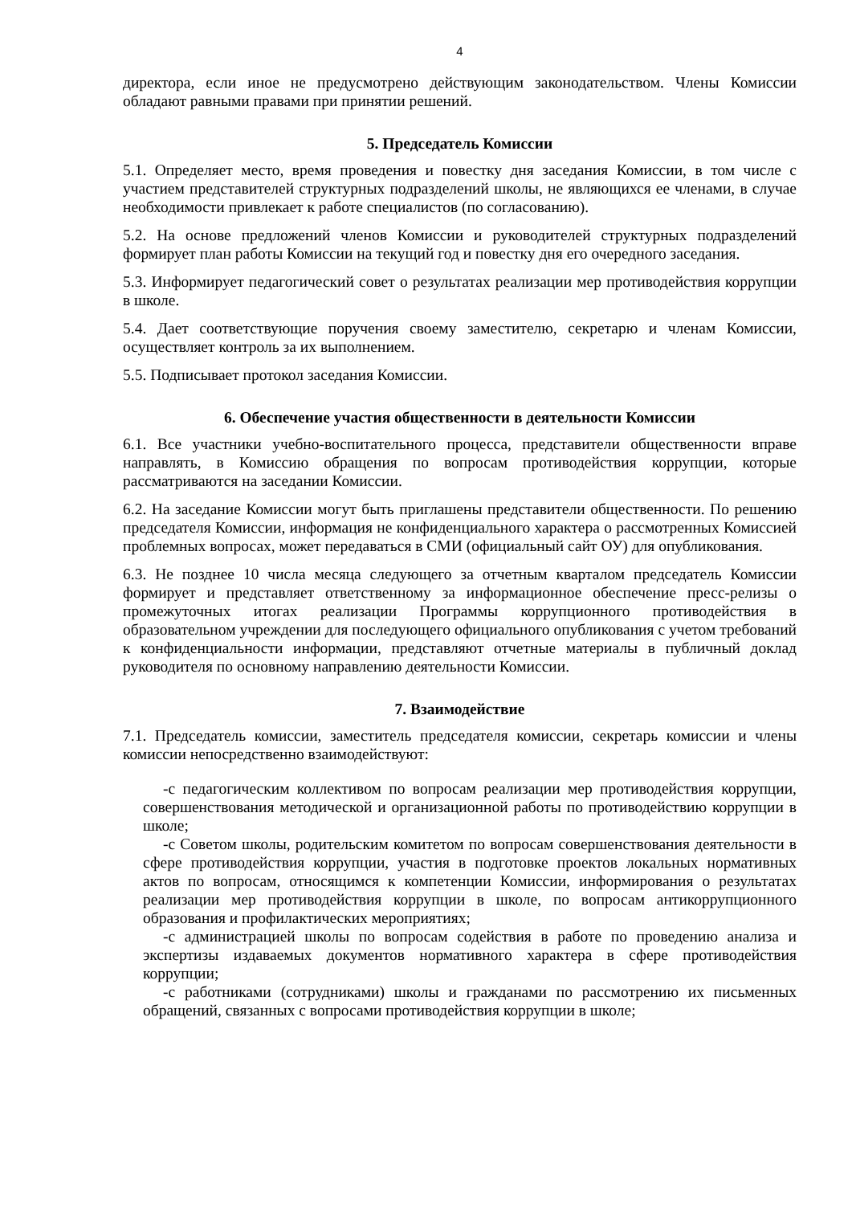4
директора, если иное не предусмотрено действующим законодательством. Члены Комиссии обладают равными правами при принятии решений.
5. Председатель Комиссии
5.1. Определяет место, время проведения и повестку дня заседания Комиссии, в том числе с участием представителей структурных подразделений школы, не являющихся ее членами, в случае необходимости привлекает к работе специалистов (по согласованию).
5.2. На основе предложений членов Комиссии и руководителей структурных подразделений формирует план работы Комиссии на текущий год и повестку дня его очередного заседания.
5.3. Информирует педагогический совет о результатах реализации мер противодействия коррупции в школе.
5.4. Дает соответствующие поручения своему заместителю, секретарю и членам Комиссии, осуществляет контроль за их выполнением.
5.5. Подписывает протокол заседания Комиссии.
6. Обеспечение участия общественности в деятельности Комиссии
6.1. Все участники учебно-воспитательного процесса, представители общественности вправе направлять, в Комиссию обращения по вопросам противодействия коррупции, которые рассматриваются на заседании Комиссии.
6.2. На заседание Комиссии могут быть приглашены представители общественности. По решению председателя Комиссии, информация не конфиденциального характера о рассмотренных Комиссией проблемных вопросах, может передаваться в СМИ (официальный сайт ОУ) для опубликования.
6.3. Не позднее 10 числа месяца следующего за отчетным кварталом председатель Комиссии формирует и представляет ответственному за информационное обеспечение пресс-релизы о промежуточных итогах реализации Программы коррупционного противодействия в образовательном учреждении для последующего официального опубликования с учетом требований к конфиденциальности информации, представляют отчетные материалы в публичный доклад руководителя по основному направлению деятельности Комиссии.
7. Взаимодействие
7.1. Председатель комиссии, заместитель председателя комиссии, секретарь комиссии и члены комиссии непосредственно взаимодействуют:
-с педагогическим коллективом по вопросам реализации мер противодействия коррупции, совершенствования методической и организационной работы по противодействию коррупции в школе;
-с Советом школы, родительским комитетом по вопросам совершенствования деятельности в сфере противодействия коррупции, участия в подготовке проектов локальных нормативных актов по вопросам, относящимся к компетенции Комиссии, информирования о результатах реализации мер противодействия коррупции в школе, по вопросам антикоррупционного образования и профилактических мероприятиях;
-с администрацией школы по вопросам содействия в работе по проведению анализа и экспертизы издаваемых документов нормативного характера в сфере противодействия коррупции;
-с работниками (сотрудниками) школы и гражданами по рассмотрению их письменных обращений, связанных с вопросами противодействия коррупции в школе;